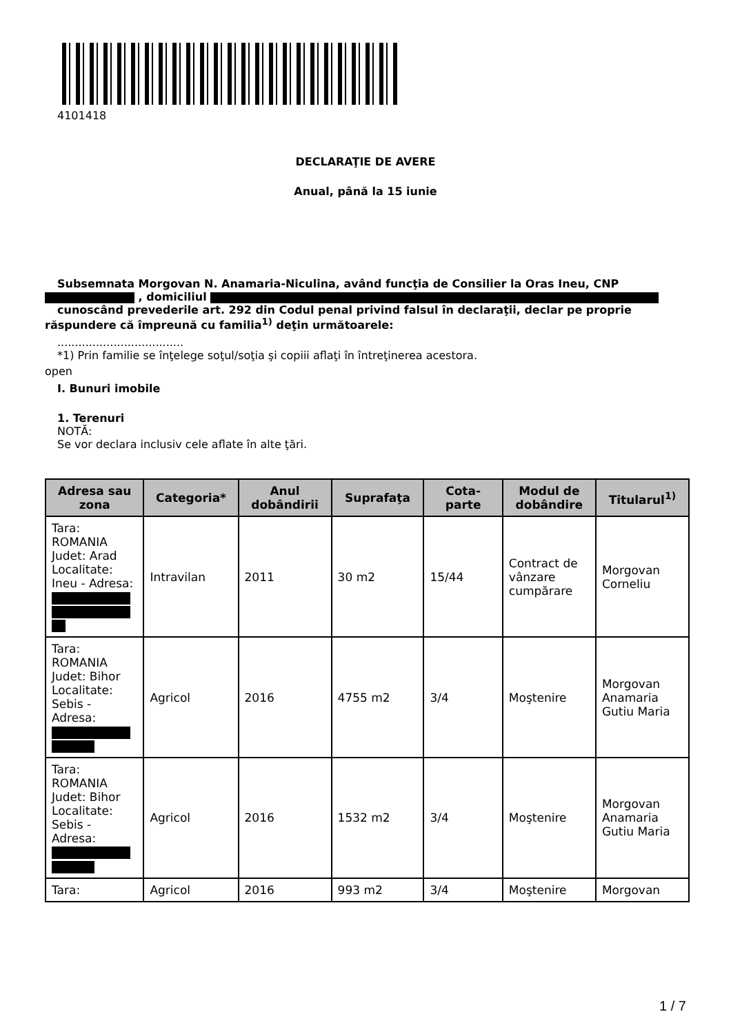4101418
DECLARAŢIE DE AVERE
Anual, până la 15 iunie
Subsemnata Morgovan N. Anamaria-Niculina, având funcţia de Consilier la Oras Ineu, CNP
, domiciliul
cunoscând prevederile art. 292 din Codul penal privind falsul în declaraţii, declar pe proprie
răspundere că împreună cu familia<sup>1)</sup> deţin următoarele:
....................................
*1) Prin familie se înţelege soţul/soţia şi copiii aflaţi în întreţinerea acestora.
open
I. Bunuri imobile
1. Terenuri
NOTĂ:
Se vor declara inclusiv cele aflate în alte ţări.
| Adresa sau zona | Categoria* | Anul dobândirii | Suprafaţa | Cota-parte | Modul de dobândire | Titularul<sup>1)</sup> |
| --- | --- | --- | --- | --- | --- | --- |
| Tara: ROMANIA Judet: Arad Localitate: Ineu - Adresa: | Intravilan | 2011 | 30 m2 | 15/44 | Contract de vânzare cumpărare | Morgovan Corneliu |
| Tara: ROMANIA Judet: Bihor Localitate: Sebis - Adresa: | Agricol | 2016 | 4755 m2 | 3/4 | Moştenire | Morgovan Anamaria Gutiu Maria |
| Tara: ROMANIA Judet: Bihor Localitate: Sebis - Adresa: | Agricol | 2016 | 1532 m2 | 3/4 | Moştenire | Morgovan Anamaria Gutiu Maria |
| Tara: | Agricol | 2016 | 993 m2 | 3/4 | Moştenire | Morgovan |
1 / 7